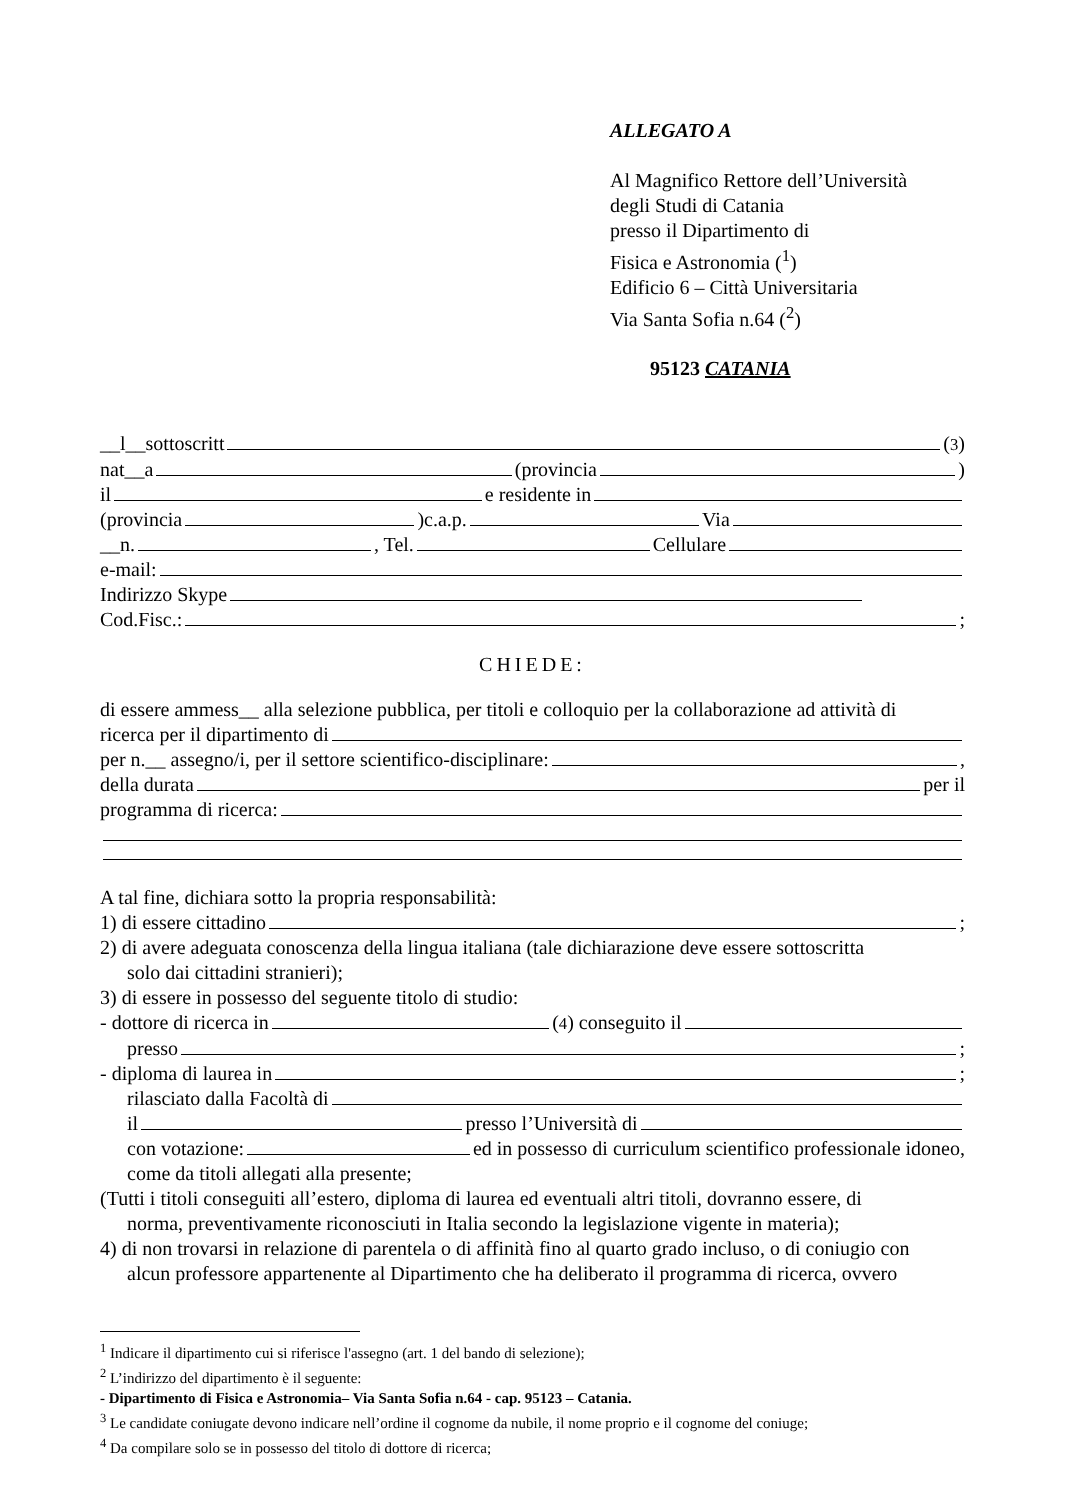ALLEGATO A
Al Magnifico Rettore dell’Università
degli Studi di Catania
presso il Dipartimento di
Fisica e Astronomia (<sup>1</sup>)
Edificio 6 – Città Universitaria
Via Santa Sofia n.64 (<sup>2</sup>)
95123 CATANIA
__l__sottoscritt (<sup>3</sup>)
nat__a (provincia )
il e residente in
(provincia )c.a.p. Via
__n. , Tel. Cellulare
e-mail:
Indirizzo Skype
Cod.Fisc.: ;
CHIEDE:
di essere ammess__ alla selezione pubblica, per titoli e colloquio per la collaborazione ad attività di
ricerca per il dipartimento di
per n.__ assegno/i, per il settore scientifico-disciplinare: ,
della durata per il
programma di ricerca:
A tal fine, dichiara sotto la propria responsabilità:
1) di essere cittadino ;
2) di avere adeguata conoscenza della lingua italiana (tale dichiarazione deve essere sottoscritta
solo dai cittadini stranieri);
3) di essere in possesso del seguente titolo di studio:
- dottore di ricerca in (<sup>4</sup>) conseguito il
presso ;
- diploma di laurea in ;
rilasciato dalla Facoltà di
il presso l’Università di
con votazione: ed in possesso di curriculum scientifico professionale idoneo,
come da titoli allegati alla presente;
(Tutti i titoli conseguiti all’estero, diploma di laurea ed eventuali altri titoli, dovranno essere, di
norma, preventivamente riconosciuti in Italia secondo la legislazione vigente in materia);
4) di non trovarsi in relazione di parentela o di affinità fino al quarto grado incluso, o di coniugio con
alcun professore appartenente al Dipartimento che ha deliberato il programma di ricerca, ovvero
<sup>1</sup> Indicare il dipartimento cui si riferisce l'assegno (art. 1 del bando di selezione);
<sup>2</sup> L’indirizzo del dipartimento è il seguente:
- Dipartimento di Fisica e Astronomia– Via Santa Sofia n.64 - cap. 95123 – Catania.
<sup>3</sup> Le candidate coniugate devono indicare nell’ordine il cognome da nubile, il nome proprio e il cognome del coniuge;
<sup>4</sup> Da compilare solo se in possesso del titolo di dottore di ricerca;